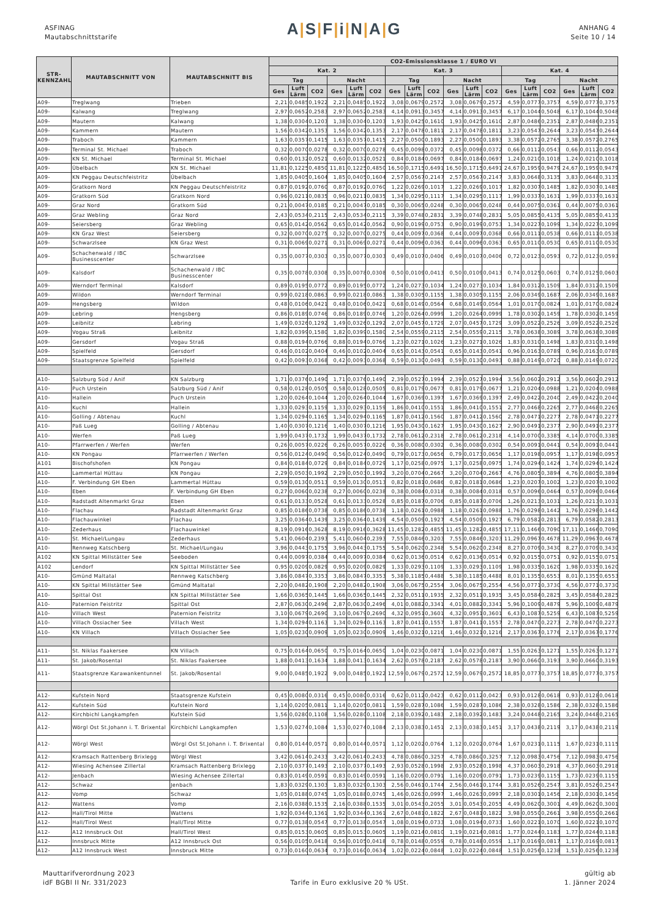ASFINAG
Mautabschnittstarife
A|S|F|i|N|A|G
ANHANG 4
Seite 10 / 14
| STR- KENNZAHL | MAUTABSCHNITT VON | MAUTABSCHNITT BIS | CO2-Emissionsklasse 1 / EURO VI | | | | | | | | | | | | | | | | | |
| --- | --- | --- | --- | --- | --- | --- | --- | --- | --- | --- | --- | --- | --- | --- | --- | --- | --- | --- | --- | --- |
| | | | Kat. 2 | | | | | | Kat. 3 | | | | | | Kat. 4 | | | | | |
| | | | Tag | | | Nacht | | | Tag | | | Nacht | | | Tag | | | Nacht | | |
| | | | Ges | Luft Lärm | CO2 | Ges | Luft Lärm | CO2 | Ges | Luft Lärm | CO2 | Ges | Luft Lärm | CO2 | Ges | Luft Lärm | CO2 | Ges | Luft Lärm | CO2 |
| A09- | Treglwang | Trieben | 2,21 | 0,0485 | 0,1922 | 2,21 | 0,0485 | 0,1922 | 3,08 | 0,0679 | 0,2572 | 3,08 | 0,0679 | 0,2572 | 4,59 | 0,0777 | 0,3757 | 4,59 | 0,0777 | 0,3757 |
| A09- | Kalwang | Treglwang | 2,97 | 0,0652 | 0,2583 | 2,97 | 0,0652 | 0,2583 | 4,14 | 0,0913 | 0,3457 | 4,14 | 0,0913 | 0,3457 | 6,17 | 0,1044 | 0,5048 | 6,17 | 0,1044 | 0,5048 |
| A09- | Mautern | Kalwang | 1,38 | 0,0304 | 0,1203 | 1,38 | 0,0304 | 0,1203 | 1,93 | 0,0425 | 0,1610 | 1,93 | 0,0425 | 0,1610 | 2,87 | 0,0486 | 0,2351 | 2,87 | 0,0486 | 0,2351 |
| A09- | Kammern | Mautern | 1,56 | 0,0342 | 0,1353 | 1,56 | 0,0342 | 0,1353 | 2,17 | 0,0478 | 0,1811 | 2,17 | 0,0478 | 0,1811 | 3,23 | 0,0547 | 0,2644 | 3,23 | 0,0547 | 0,2644 |
| A09- | Traboch | Kammern | 1,63 | 0,0357 | 0,1415 | 1,63 | 0,0357 | 0,1415 | 2,27 | 0,0500 | 0,1893 | 2,27 | 0,0500 | 0,1893 | 3,38 | 0,0572 | 0,2765 | 3,38 | 0,0572 | 0,2765 |
| A09- | Terminal St. Michael | Traboch | 0,32 | 0,0070 | 0,0278 | 0,32 | 0,0070 | 0,0278 | 0,45 | 0,0098 | 0,0372 | 0,45 | 0,0098 | 0,0372 | 0,66 | 0,0112 | 0,0543 | 0,66 | 0,0112 | 0,0543 |
| A09- | KN St. Michael | Terminal St. Michael | 0,60 | 0,0132 | 0,0521 | 0,60 | 0,0132 | 0,0521 | 0,84 | 0,0184 | 0,0697 | 0,84 | 0,0184 | 0,0697 | 1,24 | 0,0210 | 0,1018 | 1,24 | 0,0210 | 0,1018 |
| A09- | Übelbach | KN St. Michael | 11,81 | 0,1225 | 0,4850 | 11,81 | 0,1225 | 0,4850 | 16,50 | 0,1715 | 0,6491 | 16,50 | 0,1715 | 0,6491 | 24,67 | 0,1959 | 0,9479 | 24,67 | 0,1959 | 0,9479 |
| A09- | KN Peggau Deutschfeistritz | Übelbach | 1,85 | 0,0405 | 0,1604 | 1,85 | 0,0405 | 0,1604 | 2,57 | 0,0567 | 0,2147 | 2,57 | 0,0567 | 0,2147 | 3,83 | 0,0648 | 0,3135 | 3,83 | 0,0648 | 0,3135 |
| A09- | Gratkorn Nord | KN Peggau Deutschfeistritz | 0,87 | 0,0192 | 0,0760 | 0,87 | 0,0192 | 0,0760 | 1,22 | 0,0269 | 0,1017 | 1,22 | 0,0269 | 0,1017 | 1,82 | 0,0307 | 0,1485 | 1,82 | 0,0307 | 0,1485 |
| A09- | Gratkorn Süd | Gratkorn Nord | 0,96 | 0,0211 | 0,0835 | 0,96 | 0,0211 | 0,0835 | 1,34 | 0,0295 | 0,1117 | 1,34 | 0,0295 | 0,1117 | 1,99 | 0,0337 | 0,1631 | 1,99 | 0,0337 | 0,1631 |
| A09- | Graz Nord | Gratkorn Süd | 0,21 | 0,0047 | 0,0185 | 0,21 | 0,0047 | 0,0185 | 0,30 | 0,0065 | 0,0248 | 0,30 | 0,0065 | 0,0248 | 0,44 | 0,0075 | 0,0361 | 0,44 | 0,0075 | 0,0361 |
| A09- | Graz Webling | Graz Nord | 2,43 | 0,0534 | 0,2115 | 2,43 | 0,0534 | 0,2115 | 3,39 | 0,0748 | 0,2831 | 3,39 | 0,0748 | 0,2831 | 5,05 | 0,0855 | 0,4135 | 5,05 | 0,0855 | 0,4135 |
| A09- | Seiersberg | Graz Webling | 0,65 | 0,0142 | 0,0562 | 0,65 | 0,0142 | 0,0562 | 0,90 | 0,0199 | 0,0753 | 0,90 | 0,0199 | 0,0753 | 1,34 | 0,0227 | 0,1099 | 1,34 | 0,0227 | 0,1099 |
| A09- | KN Graz West | Seiersberg | 0,32 | 0,0070 | 0,0275 | 0,32 | 0,0070 | 0,0275 | 0,44 | 0,0097 | 0,0368 | 0,44 | 0,0097 | 0,0368 | 0,66 | 0,0111 | 0,0538 | 0,66 | 0,0111 | 0,0538 |
| A09- | Schwarzlsee | KN Graz West | 0,31 | 0,0069 | 0,0271 | 0,31 | 0,0069 | 0,0271 | 0,44 | 0,0096 | 0,0363 | 0,44 | 0,0096 | 0,0363 | 0,65 | 0,0110 | 0,0530 | 0,65 | 0,0110 | 0,0530 |
| A09- | Schachenwald / IBC Businesscenter | Schwarzlsee | 0,35 | 0,0077 | 0,0303 | 0,35 | 0,0077 | 0,0303 | 0,49 | 0,0107 | 0,0406 | 0,49 | 0,0107 | 0,0406 | 0,72 | 0,0123 | 0,0593 | 0,72 | 0,0123 | 0,0593 |
| A09- | Kalsdorf | Schachenwald / IBC Businesscenter | 0,35 | 0,0078 | 0,0308 | 0,35 | 0,0078 | 0,0308 | 0,50 | 0,0109 | 0,0413 | 0,50 | 0,0109 | 0,0413 | 0,74 | 0,0125 | 0,0603 | 0,74 | 0,0125 | 0,0603 |
| A09- | Werndorf Terminal | Kalsdorf | 0,89 | 0,0195 | 0,0772 | 0,89 | 0,0195 | 0,0772 | 1,24 | 0,0273 | 0,1034 | 1,24 | 0,0273 | 0,1034 | 1,84 | 0,0312 | 0,1509 | 1,84 | 0,0312 | 0,1509 |
| A09- | Wildon | Werndorf Terminal | 0,99 | 0,0218 | 0,0863 | 0,99 | 0,0218 | 0,0863 | 1,38 | 0,0305 | 0,1155 | 1,38 | 0,0305 | 0,1155 | 2,06 | 0,0349 | 0,1687 | 2,06 | 0,0349 | 0,1687 |
| A09- | Hengsberg | Wildon | 0,48 | 0,0106 | 0,0421 | 0,48 | 0,0106 | 0,0421 | 0,68 | 0,0149 | 0,0564 | 0,68 | 0,0149 | 0,0564 | 1,01 | 0,0170 | 0,0824 | 1,01 | 0,0170 | 0,0824 |
| A09- | Lebring | Hengsberg | 0,86 | 0,0189 | 0,0746 | 0,86 | 0,0189 | 0,0746 | 1,20 | 0,0264 | 0,0999 | 1,20 | 0,0264 | 0,0999 | 1,78 | 0,0302 | 0,1459 | 1,78 | 0,0302 | 0,1459 |
| A09- | Leibnitz | Lebring | 1,49 | 0,0326 | 0,1292 | 1,49 | 0,0326 | 0,1292 | 2,07 | 0,0457 | 0,1729 | 2,07 | 0,0457 | 0,1729 | 3,09 | 0,0522 | 0,2526 | 3,09 | 0,0522 | 0,2526 |
| A09- | Vogau Straß | Leibnitz | 1,82 | 0,0399 | 0,1580 | 1,82 | 0,0399 | 0,1580 | 2,54 | 0,0559 | 0,2115 | 2,54 | 0,0559 | 0,2115 | 3,78 | 0,0638 | 0,3089 | 3,78 | 0,0638 | 0,3089 |
| A09- | Gersdorf | Vogau Straß | 0,88 | 0,0194 | 0,0766 | 0,88 | 0,0194 | 0,0766 | 1,23 | 0,0271 | 0,1026 | 1,23 | 0,0271 | 0,1026 | 1,83 | 0,0310 | 0,1498 | 1,83 | 0,0310 | 0,1498 |
| A09- | Spielfeld | Gersdorf | 0,46 | 0,0102 | 0,0404 | 0,46 | 0,0102 | 0,0404 | 0,65 | 0,0143 | 0,0541 | 0,65 | 0,0143 | 0,0541 | 0,96 | 0,0163 | 0,0789 | 0,96 | 0,0163 | 0,0789 |
| A09- | Staatsgrenze Spielfeld | Spielfeld | 0,42 | 0,0093 | 0,0368 | 0,42 | 0,0093 | 0,0368 | 0,59 | 0,0130 | 0,0493 | 0,59 | 0,0130 | 0,0493 | 0,88 | 0,0149 | 0,0720 | 0,88 | 0,0149 | 0,0720 |
| A10- | Salzburg Süd / Anif | KN Salzburg | 1,71 | 0,0376 | 0,1490 | 1,71 | 0,0376 | 0,1490 | 2,39 | 0,0527 | 0,1994 | 2,39 | 0,0527 | 0,1994 | 3,56 | 0,0602 | 0,2912 | 3,56 | 0,0602 | 0,2912 |
| A10- | Puch Urstein | Salzburg Süd / Anif | 0,58 | 0,0128 | 0,0505 | 0,58 | 0,0128 | 0,0505 | 0,81 | 0,0179 | 0,0677 | 0,81 | 0,0179 | 0,0677 | 1,21 | 0,0204 | 0,0988 | 1,21 | 0,0204 | 0,0988 |
| A10- | Hallein | Puch Urstein | 1,20 | 0,0264 | 0,1044 | 1,20 | 0,0264 | 0,1044 | 1,67 | 0,0369 | 0,1397 | 1,67 | 0,0369 | 0,1397 | 2,49 | 0,0422 | 0,2040 | 2,49 | 0,0422 | 0,2040 |
| A10- | Kuchl | Hallein | 1,33 | 0,0293 | 0,1159 | 1,33 | 0,0293 | 0,1159 | 1,86 | 0,0410 | 0,1551 | 1,86 | 0,0410 | 0,1551 | 2,77 | 0,0468 | 0,2265 | 2,77 | 0,0468 | 0,2265 |
| A10- | Golling / Abtenau | Kuchl | 1,34 | 0,0294 | 0,1165 | 1,34 | 0,0294 | 0,1165 | 1,87 | 0,0412 | 0,1560 | 1,87 | 0,0412 | 0,1560 | 2,78 | 0,0471 | 0,2277 | 2,78 | 0,0471 | 0,2277 |
| A10- | Paß Lueg | Golling / Abtenau | 1,40 | 0,0307 | 0,1216 | 1,40 | 0,0307 | 0,1216 | 1,95 | 0,0430 | 0,1627 | 1,95 | 0,0430 | 0,1627 | 2,90 | 0,0491 | 0,2377 | 2,90 | 0,0491 | 0,2377 |
| A10- | Werfen | Paß Lueg | 1,99 | 0,0437 | 0,1732 | 1,99 | 0,0437 | 0,1732 | 2,78 | 0,0612 | 0,2318 | 2,78 | 0,0612 | 0,2318 | 4,14 | 0,0700 | 0,3385 | 4,14 | 0,0700 | 0,3385 |
| A10- | Pfarrwerfen / Werfen | Werfen | 0,26 | 0,0057 | 0,0226 | 0,26 | 0,0057 | 0,0226 | 0,36 | 0,0080 | 0,0302 | 0,36 | 0,0080 | 0,0302 | 0,54 | 0,0091 | 0,0441 | 0,54 | 0,0091 | 0,0441 |
| A10- | KN Pongau | Pfarrwerfen / Werfen | 0,56 | 0,0124 | 0,0490 | 0,56 | 0,0124 | 0,0490 | 0,79 | 0,0173 | 0,0656 | 0,79 | 0,0173 | 0,0656 | 1,17 | 0,0198 | 0,0957 | 1,17 | 0,0198 | 0,0957 |
| A101 | Bischofshofen | KN Pongau | 0,84 | 0,0184 | 0,0729 | 0,84 | 0,0184 | 0,0729 | 1,17 | 0,0258 | 0,0975 | 1,17 | 0,0258 | 0,0975 | 1,74 | 0,0294 | 0,1424 | 1,74 | 0,0294 | 0,1424 |
| A10- | Lammertal Hüttau | KN Pongau | 2,29 | 0,0503 | 0,1992 | 2,29 | 0,0503 | 0,1992 | 3,20 | 0,0704 | 0,2667 | 3,20 | 0,0704 | 0,2667 | 4,76 | 0,0805 | 0,3894 | 4,76 | 0,0805 | 0,3894 |
| A10- | F. Verbindung GH Eben | Lammertal Hüttau | 0,59 | 0,0130 | 0,0513 | 0,59 | 0,0130 | 0,0513 | 0,82 | 0,0181 | 0,0686 | 0,82 | 0,0181 | 0,0686 | 1,23 | 0,0207 | 0,1002 | 1,23 | 0,0207 | 0,1002 |
| A10- | Eben | F. Verbindung GH Eben | 0,27 | 0,0060 | 0,0238 | 0,27 | 0,0060 | 0,0238 | 0,38 | 0,0084 | 0,0318 | 0,38 | 0,0084 | 0,0318 | 0,57 | 0,0096 | 0,0464 | 0,57 | 0,0096 | 0,0464 |
| A10- | Radstadt Altenmarkt Graz | Eben | 0,61 | 0,0133 | 0,0528 | 0,61 | 0,0133 | 0,0528 | 0,85 | 0,0187 | 0,0706 | 0,85 | 0,0187 | 0,0706 | 1,26 | 0,0213 | 0,1031 | 1,26 | 0,0213 | 0,1031 |
| A10- | Flachau | Radstadt Altenmarkt Graz | 0,85 | 0,0186 | 0,0738 | 0,85 | 0,0186 | 0,0738 | 1,18 | 0,0261 | 0,0988 | 1,18 | 0,0261 | 0,0988 | 1,76 | 0,0298 | 0,1442 | 1,76 | 0,0298 | 0,1442 |
| A10- | Flachauwinkel | Flachau | 3,25 | 0,0364 | 0,1439 | 3,25 | 0,0364 | 0,1439 | 4,54 | 0,0509 | 0,1927 | 4,54 | 0,0509 | 0,1927 | 6,79 | 0,0582 | 0,2813 | 6,79 | 0,0582 | 0,2813 |
| A10- | Zederhaus | Flachauwinkel | 8,19 | 0,0916 | 0,3628 | 8,19 | 0,0916 | 0,3628 | 11,45 | 0,1282 | 0,4855 | 11,45 | 0,1282 | 0,4855 | 17,11 | 0,1466 | 0,7090 | 17,11 | 0,1466 | 0,7090 |
| A10- | St. Michael/Lungau | Zederhaus | 5,41 | 0,0604 | 0,2393 | 5,41 | 0,0604 | 0,2393 | 7,55 | 0,0846 | 0,3203 | 7,55 | 0,0846 | 0,3203 | 11,29 | 0,0967 | 0,4678 | 11,29 | 0,0967 | 0,4678 |
| A10- | Rennweg Katschberg | St. Michael/Lungau | 3,96 | 0,0443 | 0,1755 | 3,96 | 0,0443 | 0,1755 | 5,54 | 0,0620 | 0,2348 | 5,54 | 0,0620 | 0,2348 | 8,27 | 0,0709 | 0,3430 | 8,27 | 0,0709 | 0,3430 |
| A102 | KN Spittal Millstätter See | Seeboden | 0,44 | 0,0097 | 0,0384 | 0,44 | 0,0097 | 0,0384 | 0,62 | 0,0136 | 0,0514 | 0,62 | 0,0136 | 0,0514 | 0,92 | 0,0155 | 0,0751 | 0,92 | 0,0155 | 0,0751 |
| A102 | Lendorf | KN Spittal Millstätter See | 0,95 | 0,0209 | 0,0829 | 0,95 | 0,0209 | 0,0829 | 1,33 | 0,0293 | 0,1109 | 1,33 | 0,0293 | 0,1109 | 1,98 | 0,0335 | 0,1620 | 1,98 | 0,0335 | 0,1620 |
| A10- | Gmünd Maltatal | Rennweg Katschberg | 3,86 | 0,0847 | 0,3353 | 3,86 | 0,0847 | 0,3353 | 5,38 | 0,1185 | 0,4488 | 5,38 | 0,1185 | 0,4488 | 8,01 | 0,1355 | 0,6553 | 8,01 | 0,1355 | 0,6553 |
| A10- | KN Spittal Millstätter See | Gmünd Maltatal | 2,20 | 0,0482 | 0,1908 | 2,20 | 0,0482 | 0,1908 | 3,06 | 0,0675 | 0,2554 | 3,06 | 0,0675 | 0,2554 | 4,56 | 0,0771 | 0,3730 | 4,56 | 0,0771 | 0,3730 |
| A10- | Spittal Ost | KN Spittal Millstätter See | 1,66 | 0,0365 | 0,1445 | 1,66 | 0,0365 | 0,1445 | 2,32 | 0,0511 | 0,1935 | 2,32 | 0,0511 | 0,1935 | 3,45 | 0,0584 | 0,2825 | 3,45 | 0,0584 | 0,2825 |
| A10- | Paternion Feistritz | Spittal Ost | 2,87 | 0,0630 | 0,2496 | 2,87 | 0,0630 | 0,2496 | 4,01 | 0,0882 | 0,3341 | 4,01 | 0,0882 | 0,3341 | 5,96 | 0,1009 | 0,4879 | 5,96 | 0,1009 | 0,4879 |
| A10- | Villach West | Paternion Feistritz | 3,10 | 0,0679 | 0,2690 | 3,10 | 0,0679 | 0,2690 | 4,32 | 0,0951 | 0,3601 | 4,32 | 0,0951 | 0,3601 | 6,43 | 0,1087 | 0,5259 | 6,43 | 0,1087 | 0,5259 |
| A10- | Villach Ossiacher See | Villach West | 1,34 | 0,0294 | 0,1163 | 1,34 | 0,0294 | 0,1163 | 1,87 | 0,0411 | 0,1557 | 1,87 | 0,0411 | 0,1557 | 2,78 | 0,0470 | 0,2273 | 2,78 | 0,0470 | 0,2273 |
| A10- | KN Villach | Villach Ossiacher See | 1,05 | 0,0230 | 0,0909 | 1,05 | 0,0230 | 0,0909 | 1,46 | 0,0321 | 0,1216 | 1,46 | 0,0321 | 0,1216 | 2,17 | 0,0367 | 0,1776 | 2,17 | 0,0367 | 0,1776 |
| A11- | St. Niklas Faakersee | KN Villach | 0,75 | 0,0164 | 0,0650 | 0,75 | 0,0164 | 0,0650 | 1,04 | 0,0230 | 0,0871 | 1,04 | 0,0230 | 0,0871 | 1,55 | 0,0263 | 0,1271 | 1,55 | 0,0263 | 0,1271 |
| A11- | St. Jakob/Rosental | St. Niklas Faakersee | 1,88 | 0,0413 | 0,1634 | 1,88 | 0,0413 | 0,1634 | 2,62 | 0,0578 | 0,2187 | 2,62 | 0,0578 | 0,2187 | 3,90 | 0,0660 | 0,3193 | 3,90 | 0,0660 | 0,3193 |
| A11- | Staatsgrenze Karawankentunnel | St. Jakob/Rosental | 9,00 | 0,0485 | 0,1922 | 9,00 | 0,0485 | 0,1922 | 12,59 | 0,0679 | 0,2572 | 12,59 | 0,0679 | 0,2572 | 18,85 | 0,0777 | 0,3757 | 18,85 | 0,0777 | 0,3757 |
| A12- | Kufstein Nord | Staatsgrenze Kufstein | 0,45 | 0,0080 | 0,0316 | 0,45 | 0,0080 | 0,0316 | 0,62 | 0,0112 | 0,0423 | 0,62 | 0,0112 | 0,0423 | 0,93 | 0,0128 | 0,0618 | 0,93 | 0,0128 | 0,0618 |
| A12- | Kufstein Süd | Kufstein Nord | 1,14 | 0,0205 | 0,0811 | 1,14 | 0,0205 | 0,0811 | 1,59 | 0,0287 | 0,1086 | 1,59 | 0,0287 | 0,1086 | 2,38 | 0,0328 | 0,1586 | 2,38 | 0,0328 | 0,1586 |
| A12- | Kirchbichl Langkampfen | Kufstein Süd | 1,56 | 0,0280 | 0,1108 | 1,56 | 0,0280 | 0,1108 | 2,18 | 0,0392 | 0,1483 | 2,18 | 0,0392 | 0,1483 | 3,24 | 0,0448 | 0,2165 | 3,24 | 0,0448 | 0,2165 |
| A12- | Wörgl Ost St.Johann i. T. Brixental | Kirchbichl Langkampfen | 1,53 | 0,0274 | 0,1084 | 1,53 | 0,0274 | 0,1084 | 2,13 | 0,0383 | 0,1451 | 2,13 | 0,0383 | 0,1451 | 3,17 | 0,0438 | 0,2119 | 3,17 | 0,0438 | 0,2119 |
| A12- | Wörgl West | Wörgl Ost St.Johann i. T. Brixental | 0,80 | 0,0144 | 0,0571 | 0,80 | 0,0144 | 0,0571 | 1,12 | 0,0202 | 0,0764 | 1,12 | 0,0202 | 0,0764 | 1,67 | 0,0231 | 0,1115 | 1,67 | 0,0231 | 0,1115 |
| A12- | Kramsach Rattenberg Brixlegg | Wörgl West | 3,42 | 0,0614 | 0,2433 | 3,42 | 0,0614 | 0,2433 | 4,78 | 0,0860 | 0,3257 | 4,78 | 0,0860 | 0,3257 | 7,12 | 0,0983 | 0,4756 | 7,12 | 0,0983 | 0,4756 |
| A12- | Wiesing Achensee Zillertal | Kramsach Rattenberg Brixlegg | 2,10 | 0,0377 | 0,1493 | 2,10 | 0,0377 | 0,1493 | 2,93 | 0,0528 | 0,1998 | 2,93 | 0,0528 | 0,1998 | 4,37 | 0,0603 | 0,2918 | 4,37 | 0,0603 | 0,2918 |
| A12- | Jenbach | Wiesing Achensee Zillertal | 0,83 | 0,0149 | 0,0591 | 0,83 | 0,0149 | 0,0591 | 1,16 | 0,0209 | 0,0791 | 1,16 | 0,0209 | 0,0791 | 1,73 | 0,0239 | 0,1155 | 1,73 | 0,0239 | 0,1155 |
| A12- | Schwaz | Jenbach | 1,83 | 0,0329 | 0,1303 | 1,83 | 0,0329 | 0,1303 | 2,56 | 0,0461 | 0,1744 | 2,56 | 0,0461 | 0,1744 | 3,81 | 0,0526 | 0,2547 | 3,81 | 0,0526 | 0,2547 |
| A12- | Vomp | Schwaz | 1,05 | 0,0188 | 0,0745 | 1,05 | 0,0188 | 0,0745 | 1,46 | 0,0263 | 0,0997 | 1,46 | 0,0263 | 0,0997 | 2,18 | 0,0301 | 0,1456 | 2,18 | 0,0301 | 0,1456 |
| A12- | Wattens | Vomp | 2,16 | 0,0388 | 0,1535 | 2,16 | 0,0388 | 0,1535 | 3,01 | 0,0543 | 0,2055 | 3,01 | 0,0543 | 0,2055 | 4,49 | 0,0620 | 0,3001 | 4,49 | 0,0620 | 0,3001 |
| A12- | Hall/Tirol Mitte | Wattens | 1,92 | 0,0344 | 0,1361 | 1,92 | 0,0344 | 0,1361 | 2,67 | 0,0481 | 0,1822 | 2,67 | 0,0481 | 0,1822 | 3,98 | 0,0550 | 0,2661 | 3,98 | 0,0550 | 0,2661 |
| A12- | Hall/Tirol West | Hall/Tirol Mitte | 0,77 | 0,0138 | 0,0547 | 0,77 | 0,0138 | 0,0547 | 1,08 | 0,0194 | 0,0733 | 1,08 | 0,0194 | 0,0733 | 1,60 | 0,0221 | 0,1070 | 1,60 | 0,0221 | 0,1070 |
| A12- | A12 Innsbruck Ost | Hall/Tirol West | 0,85 | 0,0153 | 0,0605 | 0,85 | 0,0153 | 0,0605 | 1,19 | 0,0214 | 0,0810 | 1,19 | 0,0214 | 0,0810 | 1,77 | 0,0244 | 0,1183 | 1,77 | 0,0244 | 0,1183 |
| A12- | Innsbruck Mitte | A12 Innsbruck Ost | 0,56 | 0,0105 | 0,0418 | 0,56 | 0,0105 | 0,0418 | 0,78 | 0,0148 | 0,0559 | 0,78 | 0,0148 | 0,0559 | 1,17 | 0,0169 | 0,0817 | 1,17 | 0,0169 | 0,0817 |
| A12- | A12 Innsbruck West | Innsbruck Mitte | 0,73 | 0,0160 | 0,0634 | 0,73 | 0,0160 | 0,0634 | 1,02 | 0,0224 | 0,0848 | 1,02 | 0,0224 | 0,0848 | 1,51 | 0,0256 | 0,1238 | 1,51 | 0,0256 | 0,1238 |
Mauttarifverordnung 2023
idF BGBl II Nr. 331/2023
Tarife in Euro exklusive 20 % USt.
gültig ab
1. Jänner 2024